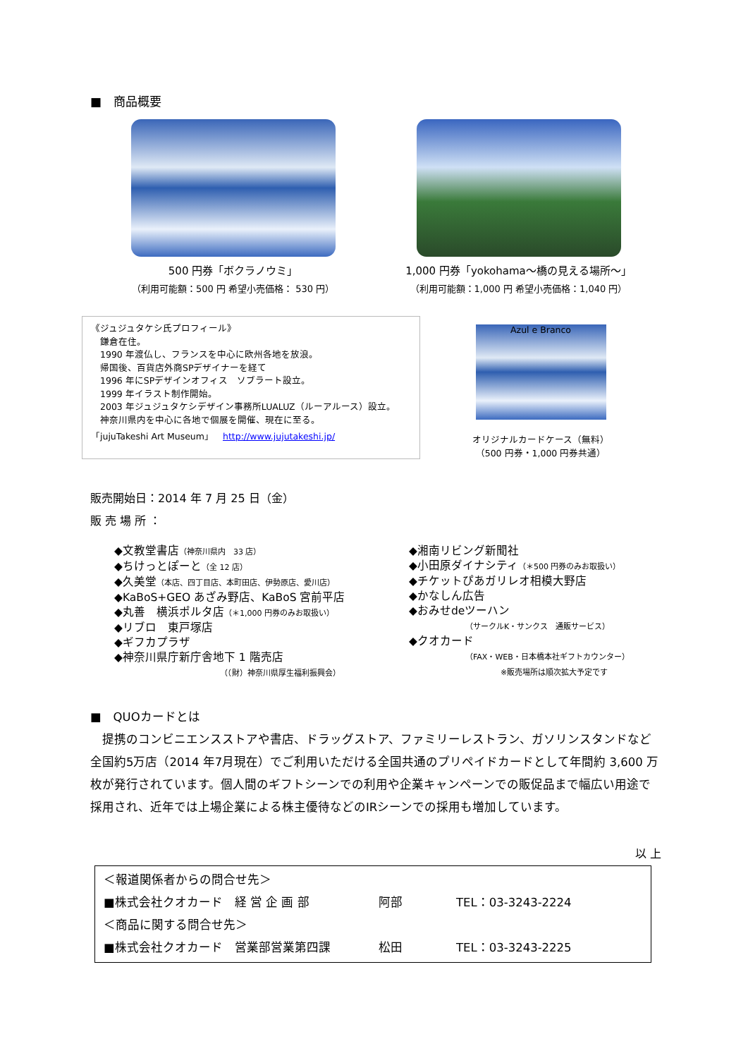■　商品概要
500 円券「ボクラノウミ」
（利用可能額：500 円 希望小売価格： 530 円）
1,000 円券「yokohama～橋の見える場所～」
（利用可能額：1,000 円 希望小売価格：1,040 円）
《ジュジュタケシ氏プロフィール》
　鎌倉在住。
　1990 年渡仏し、フランスを中心に欧州各地を放浪。
　帰国後、百貨店外商SPデザイナーを経て
　1996 年にSPデザインオフィス　ソブラート設立。
　1999 年イラスト制作開始。
　2003 年ジュジュタケシデザイン事務所LUALUZ（ルーアルース）設立。
　神奈川県内を中心に各地で個展を開催、現在に至る。
「jujuTakeshi Art Museum」　http://www.jujutakeshi.jp/
Azul e Branco
オリジナルカードケース（無料）
（500 円券・1,000 円券共通）
販売開始日：2014 年 7 月 25 日（金）
販 売 場 所 ：
◆文教堂書店（神奈川県内　33 店）
◆ちけっとぽーと（全 12 店）
◆久美堂（本店、四丁目店、本町田店、伊勢原店、愛川店）
◆KaBoS+GEO あざみ野店、KaBoS 宮前平店
◆丸善　横浜ポルタ店（＊1,000 円券のみお取扱い）
◆リブロ　東戸塚店
◆ギフカプラザ
◆神奈川県庁新庁舎地下 1 階売店
（（財）神奈川県厚生福利振興会）
◆湘南リビング新聞社
◆小田原ダイナシティ（＊500 円券のみお取扱い）
◆チケットぴあガリレオ相模大野店
◆かなしん広告
◆おみせdeツーハン
（サークルK・サンクス　通販サービス）
◆クオカード
（FAX・WEB・日本橋本社ギフトカウンター）
※販売場所は順次拡大予定です
■　QUOカードとは
　提携のコンビニエンスストアや書店、ドラッグストア、ファミリーレストラン、ガソリンスタンドなど全国約5万店（2014 年7月現在）でご利用いただける全国共通のプリペイドカードとして年間約 3,600 万枚が発行されています。個人間のギフトシーンでの利用や企業キャンペーンでの販促品まで幅広い用途で採用され、近年では上場企業による株主優待などのIRシーンでの採用も増加しています。
以 上
＜報道関係者からの問合せ先＞
■株式会社クオカード　経 営 企 画 部 阿部 TEL：03-3243-2224
＜商品に関する問合せ先＞
■株式会社クオカード　営業部営業第四課 松田 TEL：03-3243-2225